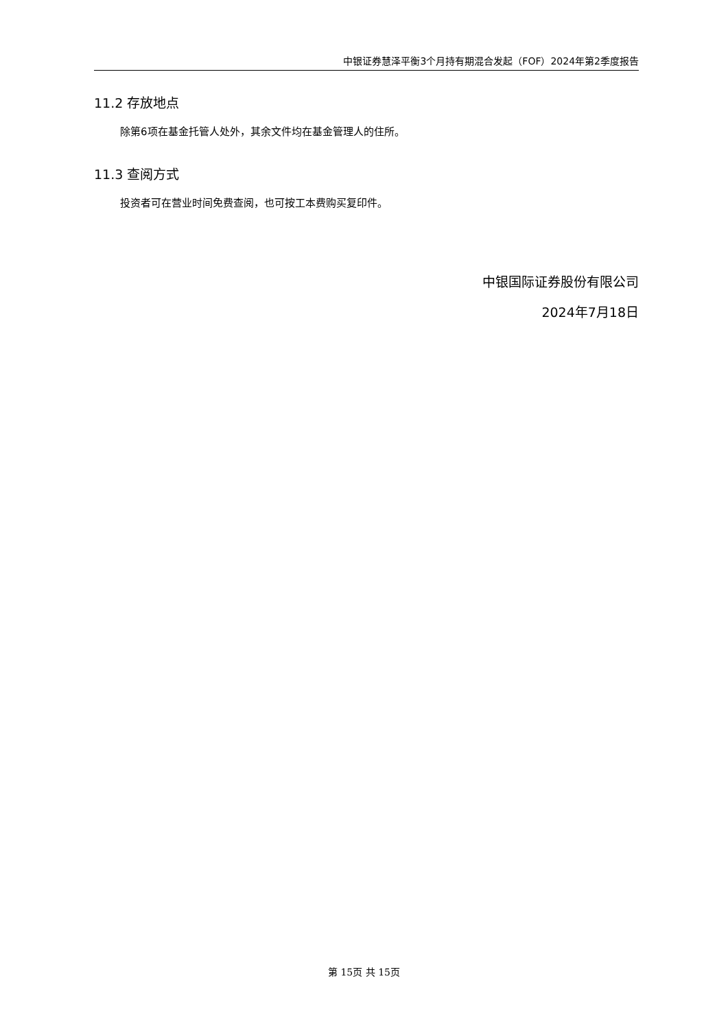中银证券慧泽平衡3个月持有期混合发起（FOF）2024年第2季度报告
11.2 存放地点
除第6项在基金托管人处外，其余文件均在基金管理人的住所。
11.3 查阅方式
投资者可在营业时间免费查阅，也可按工本费购买复印件。
中银国际证券股份有限公司
2024年7月18日
第 15页 共 15页